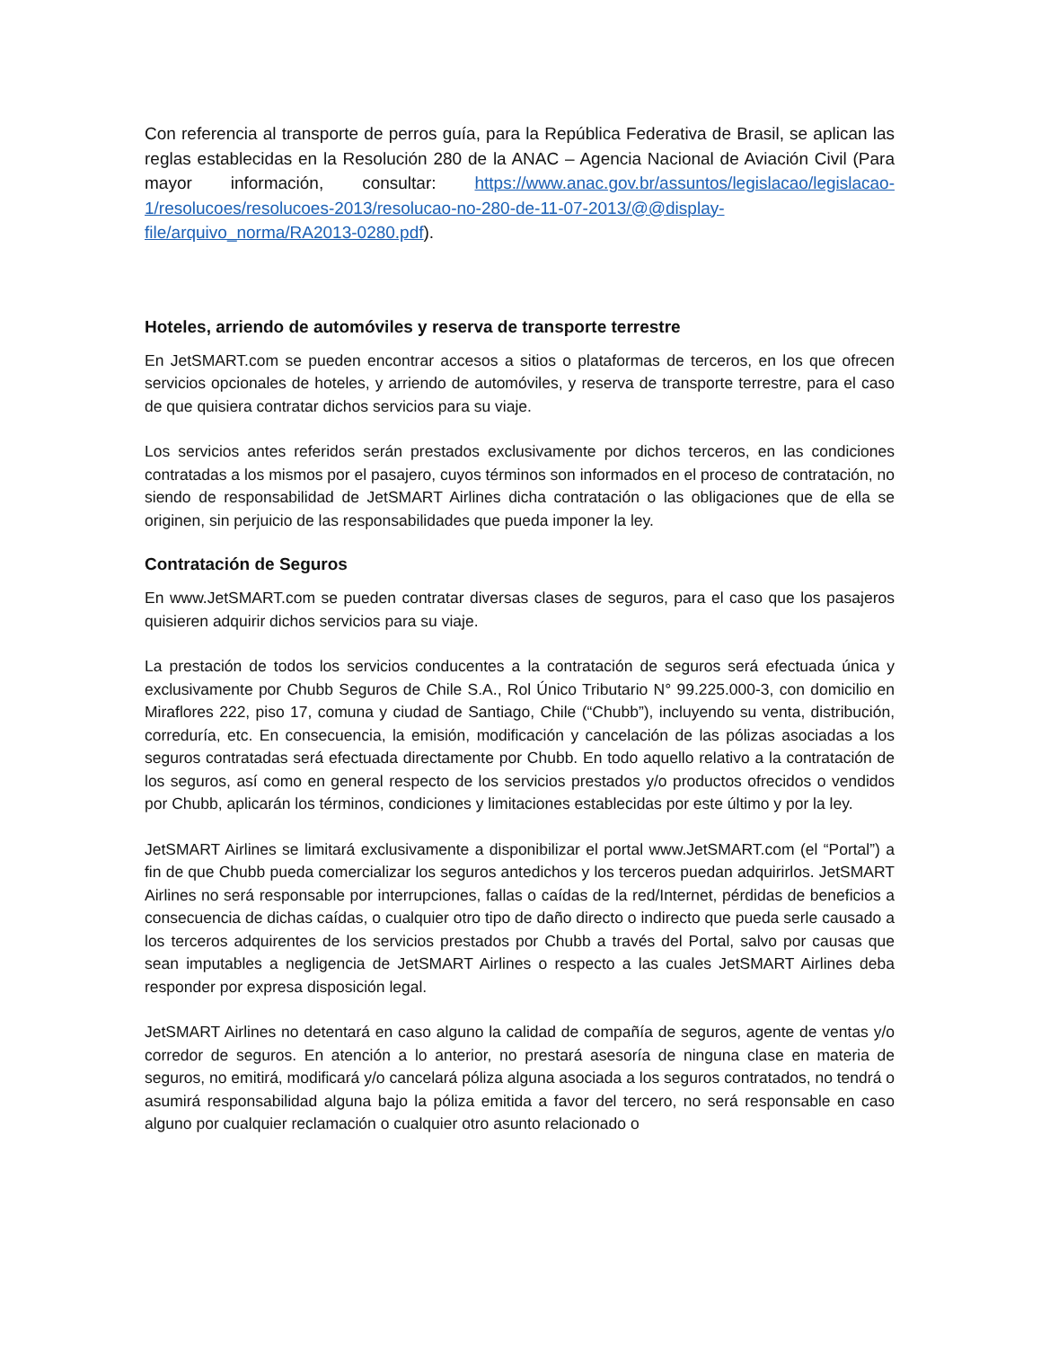Con referencia al transporte de perros guía, para la República Federativa de Brasil, se aplican las reglas establecidas en la Resolución 280 de la ANAC – Agencia Nacional de Aviación Civil (Para mayor información, consultar: https://www.anac.gov.br/assuntos/legislacao/legislacao-1/resolucoes/resolucoes-2013/resolucao-no-280-de-11-07-2013/@@display-file/arquivo_norma/RA2013-0280.pdf).
Hoteles, arriendo de automóviles y reserva de transporte terrestre
En JetSMART.com se pueden encontrar accesos a sitios o plataformas de terceros, en los que ofrecen servicios opcionales de hoteles, y arriendo de automóviles, y reserva de transporte terrestre, para el caso de que quisiera contratar dichos servicios para su viaje.
Los servicios antes referidos serán prestados exclusivamente por dichos terceros, en las condiciones contratadas a los mismos por el pasajero, cuyos términos son informados en el proceso de contratación, no siendo de responsabilidad de JetSMART Airlines dicha contratación o las obligaciones que de ella se originen, sin perjuicio de las responsabilidades que pueda imponer la ley.
Contratación de Seguros
En www.JetSMART.com se pueden contratar diversas clases de seguros, para el caso que los pasajeros quisieren adquirir dichos servicios para su viaje.
La prestación de todos los servicios conducentes a la contratación de seguros será efectuada única y exclusivamente por Chubb Seguros de Chile S.A., Rol Único Tributario N° 99.225.000-3, con domicilio en Miraflores 222, piso 17, comuna y ciudad de Santiago, Chile (“Chubb”), incluyendo su venta, distribución, correduría, etc. En consecuencia, la emisión, modificación y cancelación de las pólizas asociadas a los seguros contratadas será efectuada directamente por Chubb. En todo aquello relativo a la contratación de los seguros, así como en general respecto de los servicios prestados y/o productos ofrecidos o vendidos por Chubb, aplicarán los términos, condiciones y limitaciones establecidas por este último y por la ley.
JetSMART Airlines se limitará exclusivamente a disponibilizar el portal www.JetSMART.com (el “Portal”) a fin de que Chubb pueda comercializar los seguros antedichos y los terceros puedan adquirirlos. JetSMART Airlines no será responsable por interrupciones, fallas o caídas de la red/Internet, pérdidas de beneficios a consecuencia de dichas caídas, o cualquier otro tipo de daño directo o indirecto que pueda serle causado a los terceros adquirentes de los servicios prestados por Chubb a través del Portal, salvo por causas que sean imputables a negligencia de JetSMART Airlines o respecto a las cuales JetSMART Airlines deba responder por expresa disposición legal.
JetSMART Airlines no detentará en caso alguno la calidad de compañía de seguros, agente de ventas y/o corredor de seguros. En atención a lo anterior, no prestará asesoría de ninguna clase en materia de seguros, no emitirá, modificará y/o cancelará póliza alguna asociada a los seguros contratados, no tendrá o asumirá responsabilidad alguna bajo la póliza emitida a favor del tercero, no será responsable en caso alguno por cualquier reclamación o cualquier otro asunto relacionado o